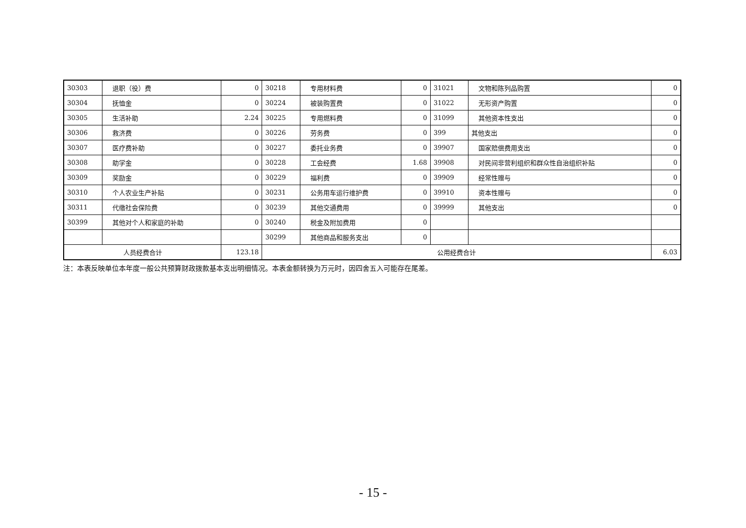| 30303 | 退职（役）费 | 0 | 30218 | 专用材料费 | 0 | 31021 | 文物和陈列品购置 | 0 |
| 30304 | 抚恤金 | 0 | 30224 | 被装购置费 | 0 | 31022 | 无形资产购置 | 0 |
| 30305 | 生活补助 | 2.24 | 30225 | 专用燃料费 | 0 | 31099 | 其他资本性支出 | 0 |
| 30306 | 救济费 | 0 | 30226 | 劳务费 | 0 | 399 | 其他支出 | 0 |
| 30307 | 医疗费补助 | 0 | 30227 | 委托业务费 | 0 | 39907 | 国家赔偿费用支出 | 0 |
| 30308 | 助学金 | 0 | 30228 | 工会经费 | 1.68 | 39908 | 对民间非营利组织和群众性自治组织补贴 | 0 |
| 30309 | 奖励金 | 0 | 30229 | 福利费 | 0 | 39909 | 经常性赠与 | 0 |
| 30310 | 个人农业生产补贴 | 0 | 30231 | 公务用车运行维护费 | 0 | 39910 | 资本性赠与 | 0 |
| 30311 | 代缴社会保险费 | 0 | 30239 | 其他交通费用 | 0 | 39999 | 其他支出 | 0 |
| 30399 | 其他对个人和家庭的补助 | 0 | 30240 | 税金及附加费用 | 0 | | | |
| | | | 30299 | 其他商品和服务支出 | 0 | | | |
| 人员经费合计 | | 123.18 | 公用经费合计 | | | | | 6.03 |
注：本表反映单位本年度一般公共预算财政拨款基本支出明细情况。本表金额转换为万元时，因四舍五入可能存在尾差。
- 15 -